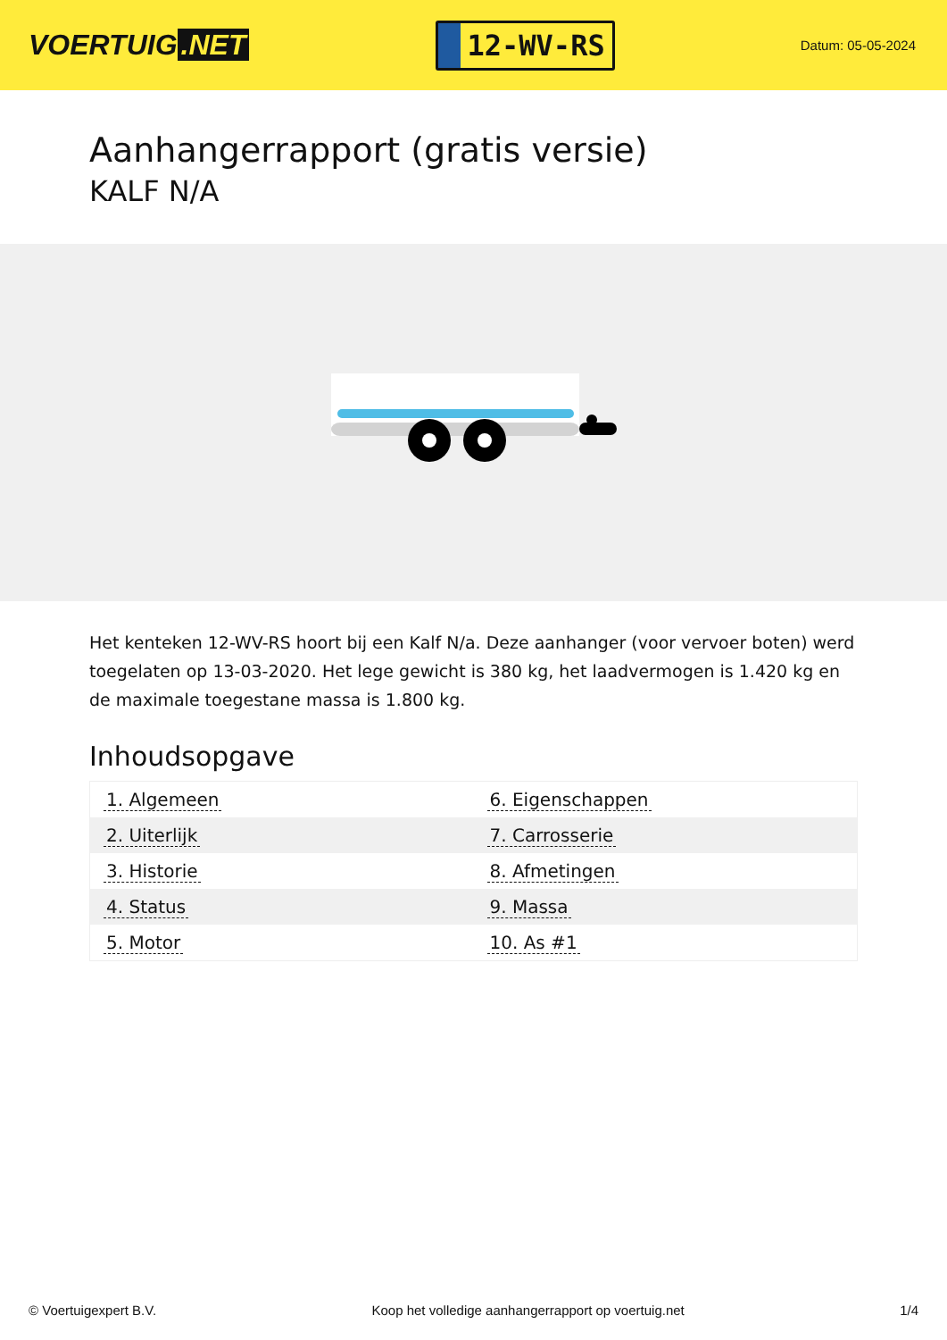VOERTUIG.NET
12-WV-RS
Datum: 05-05-2024
Aanhangerrapport (gratis versie)
KALF N/A
Het kenteken 12-WV-RS hoort bij een Kalf N/a. Deze aanhanger (voor vervoer boten) werd toegelaten op 13-03-2020. Het lege gewicht is 380 kg, het laadvermogen is 1.420 kg en de maximale toegestane massa is 1.800 kg.
Inhoudsopgave
| 1. Algemeen | 6. Eigenschappen |
| 2. Uiterlijk | 7. Carrosserie |
| 3. Historie | 8. Afmetingen |
| 4. Status | 9. Massa |
| 5. Motor | 10. As #1 |
© Voertuigexpert B.V. Koop het volledige aanhangerrapport op voertuig.net 1/4